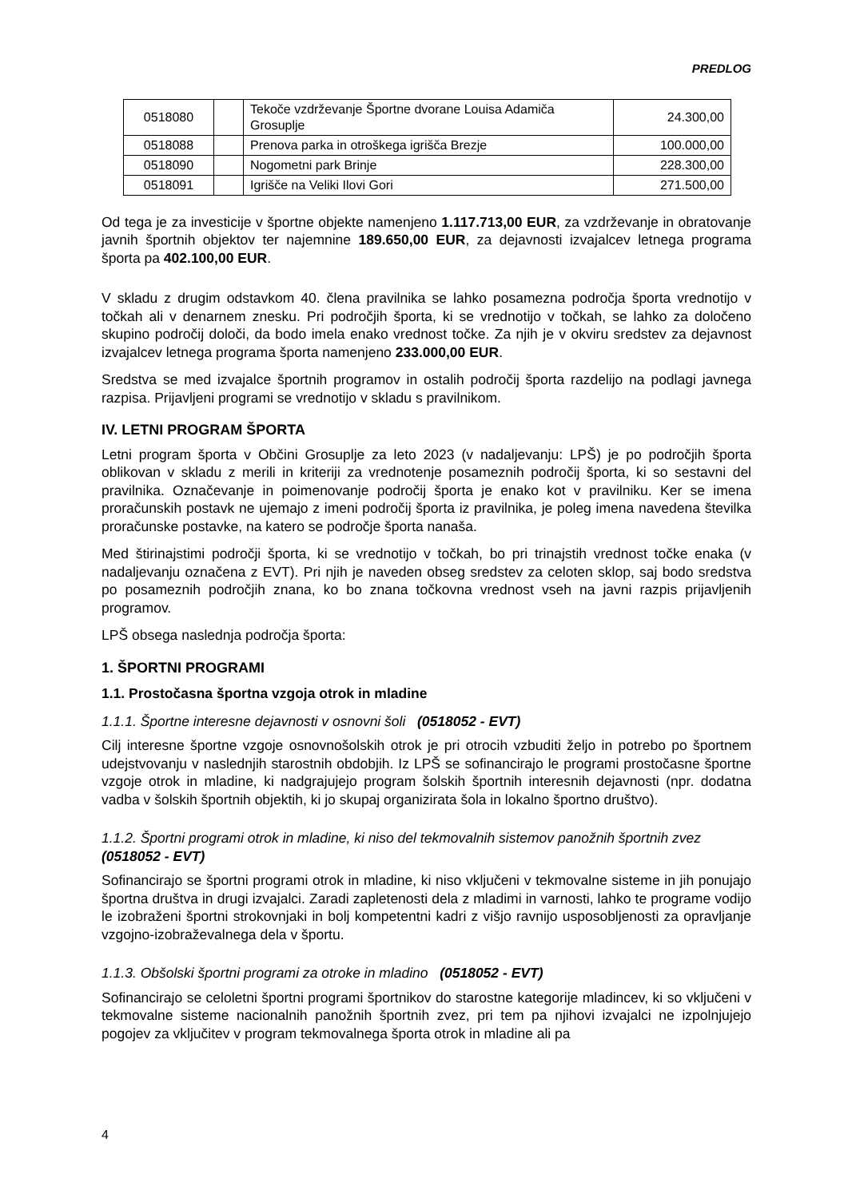PREDLOG
| 0518080 | | Tekoče vzdrževanje Športne dvorane Louisa Adamiča Grosuplje | 24.300,00 |
| 0518088 | | Prenova parka in otroškega igrišča Brezje | 100.000,00 |
| 0518090 | | Nogometni park Brinje | 228.300,00 |
| 0518091 | | Igrišče na Veliki Ilovi Gori | 271.500,00 |
Od tega je za investicije v športne objekte namenjeno 1.117.713,00 EUR, za vzdrževanje in obratovanje javnih športnih objektov ter najemnine 189.650,00 EUR, za dejavnosti izvajalcev letnega programa športa pa 402.100,00 EUR.
V skladu z drugim odstavkom 40. člena pravilnika se lahko posamezna področja športa vrednotijo v točkah ali v denarnem znesku. Pri področjih športa, ki se vrednotijo v točkah, se lahko za določeno skupino področij določi, da bodo imela enako vrednost točke. Za njih je v okviru sredstev za dejavnost izvajalcev letnega programa športa namenjeno 233.000,00 EUR.
Sredstva se med izvajalce športnih programov in ostalih področij športa razdelijo na podlagi javnega razpisa. Prijavljeni programi se vrednotijo v skladu s pravilnikom.
IV. LETNI PROGRAM ŠPORTA
Letni program športa v Občini Grosuplje za leto 2023 (v nadaljevanju: LPŠ) je po področjih športa oblikovan v skladu z merili in kriteriji za vrednotenje posameznih področij športa, ki so sestavni del pravilnika. Označevanje in poimenovanje področij športa je enako kot v pravilniku. Ker se imena proračunskih postavk ne ujemajo z imeni področij športa iz pravilnika, je poleg imena navedena številka proračunske postavke, na katero se področje športa nanaša.
Med štirinajstimi področji športa, ki se vrednotijo v točkah, bo pri trinajstih vrednost točke enaka (v nadaljevanju označena z EVT). Pri njih je naveden obseg sredstev za celoten sklop, saj bodo sredstva po posameznih področjih znana, ko bo znana točkovna vrednost vseh na javni razpis prijavljenih programov.
LPŠ obsega naslednja področja športa:
1. ŠPORTNI PROGRAMI
1.1. Prostočasna športna vzgoja otrok in mladine
1.1.1. Športne interesne dejavnosti v osnovni šoli (0518052 - EVT)
Cilj interesne športne vzgoje osnovnošolskih otrok je pri otrocih vzbuditi željo in potrebo po športnem udejstvovanju v naslednjih starostnih obdobjih. Iz LPŠ se sofinancirajo le programi prostočasne športne vzgoje otrok in mladine, ki nadgrajujejo program šolskih športnih interesnih dejavnosti (npr. dodatna vadba v šolskih športnih objektih, ki jo skupaj organizirata šola in lokalno športno društvo).
1.1.2. Športni programi otrok in mladine, ki niso del tekmovalnih sistemov panožnih športnih zvez (0518052 - EVT)
Sofinancirajo se športni programi otrok in mladine, ki niso vključeni v tekmovalne sisteme in jih ponujajo športna društva in drugi izvajalci. Zaradi zapletenosti dela z mladimi in varnosti, lahko te programe vodijo le izobraženi športni strokovnjaki in bolj kompetentni kadri z višjo ravnijo usposobljenosti za opravljanje vzgojno-izobraževalnega dela v športu.
1.1.3. Obšolski športni programi za otroke in mladino (0518052 - EVT)
Sofinancirajo se celoletni športni programi športnikov do starostne kategorije mladincev, ki so vključeni v tekmovalne sisteme nacionalnih panožnih športnih zvez, pri tem pa njihovi izvajalci ne izpolnjujejo pogojev za vključitev v program tekmovalnega športa otrok in mladine ali pa
4